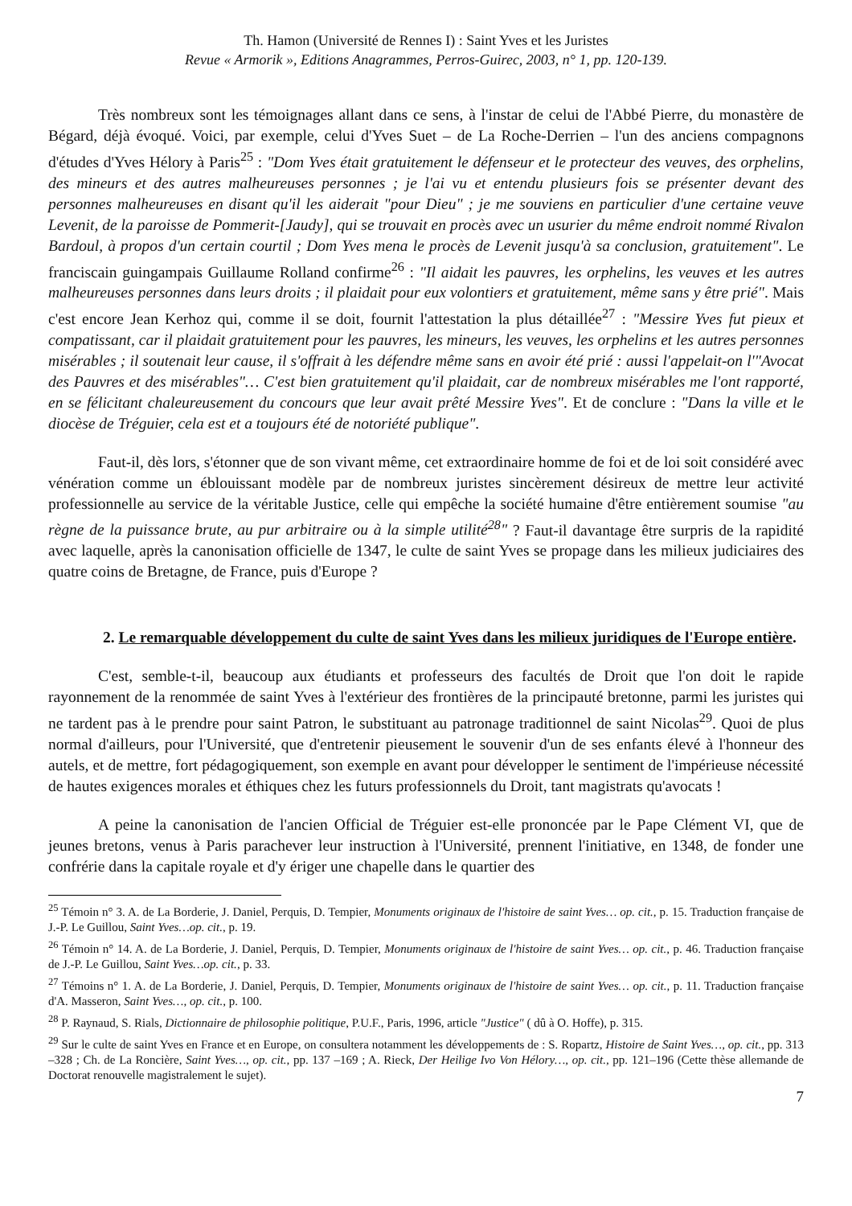Th. Hamon (Université de Rennes I) : Saint Yves et les Juristes
Revue « Armorik », Editions Anagrammes, Perros-Guirec, 2003, n° 1, pp. 120-139.
Très nombreux sont les témoignages allant dans ce sens, à l'instar de celui de l'Abbé Pierre, du monastère de Bégard, déjà évoqué. Voici, par exemple, celui d'Yves Suet – de La Roche-Derrien – l'un des anciens compagnons d'études d'Yves Hélory à Paris<sup>25</sup> : "Dom Yves était gratuitement le défenseur et le protecteur des veuves, des orphelins, des mineurs et des autres malheureuses personnes ; je l'ai vu et entendu plusieurs fois se présenter devant des personnes malheureuses en disant qu'il les aiderait "pour Dieu" ; je me souviens en particulier d'une certaine veuve Levenit, de la paroisse de Pommerit-[Jaudy], qui se trouvait en procès avec un usurier du même endroit nommé Rivalon Bardoul, à propos d'un certain courtil ; Dom Yves mena le procès de Levenit jusqu'à sa conclusion, gratuitement". Le franciscain guingampais Guillaume Rolland confirme<sup>26</sup> : "Il aidait les pauvres, les orphelins, les veuves et les autres malheureuses personnes dans leurs droits ; il plaidait pour eux volontiers et gratuitement, même sans y être prié". Mais c'est encore Jean Kerhoz qui, comme il se doit, fournit l'attestation la plus détaillée<sup>27</sup> : "Messire Yves fut pieux et compatissant, car il plaidait gratuitement pour les pauvres, les mineurs, les veuves, les orphelins et les autres personnes misérables ; il soutenait leur cause, il s'offrait à les défendre même sans en avoir été prié : aussi l'appelait-on l'"Avocat des Pauvres et des misérables"… C'est bien gratuitement qu'il plaidait, car de nombreux misérables me l'ont rapporté, en se félicitant chaleureusement du concours que leur avait prêté Messire Yves". Et de conclure : "Dans la ville et le diocèse de Tréguier, cela est et a toujours été de notoriété publique".
Faut-il, dès lors, s'étonner que de son vivant même, cet extraordinaire homme de foi et de loi soit considéré avec vénération comme un éblouissant modèle par de nombreux juristes sincèrement désireux de mettre leur activité professionnelle au service de la véritable Justice, celle qui empêche la société humaine d'être entièrement soumise "au règne de la puissance brute, au pur arbitraire ou à la simple utilité<sup>28</sup>" ? Faut-il davantage être surpris de la rapidité avec laquelle, après la canonisation officielle de 1347, le culte de saint Yves se propage dans les milieux judiciaires des quatre coins de Bretagne, de France, puis d'Europe ?
2. Le remarquable développement du culte de saint Yves dans les milieux juridiques de l'Europe entière.
C'est, semble-t-il, beaucoup aux étudiants et professeurs des facultés de Droit que l'on doit le rapide rayonnement de la renommée de saint Yves à l'extérieur des frontières de la principauté bretonne, parmi les juristes qui ne tardent pas à le prendre pour saint Patron, le substituant au patronage traditionnel de saint Nicolas<sup>29</sup>. Quoi de plus normal d'ailleurs, pour l'Université, que d'entretenir pieusement le souvenir d'un de ses enfants élevé à l'honneur des autels, et de mettre, fort pédagogiquement, son exemple en avant pour développer le sentiment de l'impérieuse nécessité de hautes exigences morales et éthiques chez les futurs professionnels du Droit, tant magistrats qu'avocats !
A peine la canonisation de l'ancien Official de Tréguier est-elle prononcée par le Pape Clément VI, que de jeunes bretons, venus à Paris parachever leur instruction à l'Université, prennent l'initiative, en 1348, de fonder une confrérie dans la capitale royale et d'y ériger une chapelle dans le quartier des
<sup>25</sup> Témoin n° 3. A. de La Borderie, J. Daniel, Perquis, D. Tempier, Monuments originaux de l'histoire de saint Yves… op. cit., p. 15. Traduction française de J.-P. Le Guillou, Saint Yves…op. cit., p. 19.
<sup>26</sup> Témoin n° 14. A. de La Borderie, J. Daniel, Perquis, D. Tempier, Monuments originaux de l'histoire de saint Yves… op. cit., p. 46. Traduction française de J.-P. Le Guillou, Saint Yves…op. cit., p. 33.
<sup>27</sup> Témoins n° 1. A. de La Borderie, J. Daniel, Perquis, D. Tempier, Monuments originaux de l'histoire de saint Yves… op. cit., p. 11. Traduction française d'A. Masseron, Saint Yves…, op. cit., p. 100.
<sup>28</sup> P. Raynaud, S. Rials, Dictionnaire de philosophie politique, P.U.F., Paris, 1996, article "Justice" ( dû à O. Hoffe), p. 315.
<sup>29</sup> Sur le culte de saint Yves en France et en Europe, on consultera notamment les développements de : S. Ropartz, Histoire de Saint Yves…, op. cit., pp. 313 –328 ; Ch. de La Roncière, Saint Yves…, op. cit., pp. 137 –169 ; A. Rieck, Der Heilige Ivo Von Hélory…, op. cit., pp. 121–196 (Cette thèse allemande de Doctorat renouvelle magistralement le sujet).
7